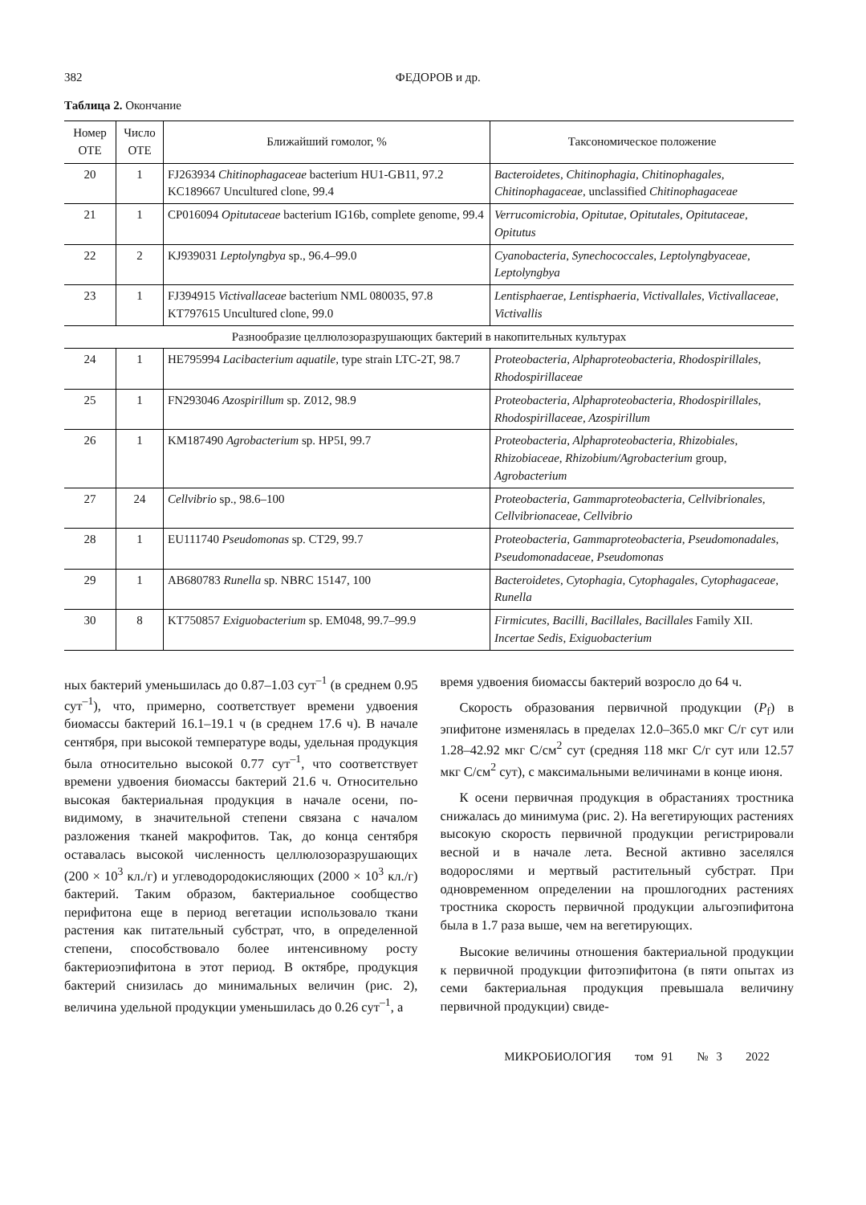382 ФЕДОРОВ и др.
Таблица 2. Окончание
| Номер ОТЕ | Число ОТЕ | Ближайший гомолог, % | Таксономическое положение |
| --- | --- | --- | --- |
| 20 | 1 | FJ263934 Chitinophagaceae bacterium HU1-GB11, 97.2 KC189667 Uncultured clone, 99.4 | Bacteroidetes, Chitinophagia, Chitinophagales, Chitinophagaceae , unclassified Chitinophagaceae |
| 21 | 1 | CP016094 Opitutaceae bacterium IG16b, complete genome, 99.4 | Verrucomicrobia, Opitutae, Opitutales, Opitutaceae, Opitutus |
| 22 | 2 | KJ939031 Leptolyngbya sp., 96.4–99.0 | Cyanobacteria, Synechococcales, Leptolyngbyaceae, Leptolyngbya |
| 23 | 1 | FJ394915 Victivallaceae bacterium NML 080035, 97.8 KT797615 Uncultured clone, 99.0 | Lentisphaerae, Lentisphaeria, Victivallales, Victivallaceae, Victivallis |
| Разнообразие целлюлозоразрушающих бактерий в накопительных культурах | | | |
| 24 | 1 | HE795994 Lacibacterium aquatile , type strain LTC-2T, 98.7 | Proteobacteria, Alphaproteobacteria, Rhodospirillales, Rhodospirillaceae |
| 25 | 1 | FN293046 Azospirillum sp. Z012, 98.9 | Proteobacteria, Alphaproteobacteria, Rhodospirillales, Rhodospirillaceae, Azospirillum |
| 26 | 1 | KM187490 Agrobacterium sp. HP5I, 99.7 | Proteobacteria, Alphaproteobacteria, Rhizobiales, Rhizobiaceae, Rhizobium/Agrobacterium group, Agrobacterium |
| 27 | 24 | Cellvibrio sp., 98.6–100 | Proteobacteria, Gammaproteobacteria, Cellvibrionales, Cellvibrionaceae, Cellvibrio |
| 28 | 1 | EU111740 Pseudomonas sp. CT29, 99.7 | Proteobacteria, Gammaproteobacteria, Pseudomonadales, Pseudomonadaceae, Pseudomonas |
| 29 | 1 | AB680783 Runella sp. NBRC 15147, 100 | Bacteroidetes, Cytophagia, Cytophagales, Cytophagaceae, Runella |
| 30 | 8 | KT750857 Exiguobacterium sp. EM048, 99.7–99.9 | Firmicutes, Bacilli, Bacillales, Bacillales Family XII. Incertae Sedis, Exiguobacterium |
ных бактерий уменьшилась до 0.87–1.03 сут<sup>–1</sup> (в среднем 0.95 сут<sup>–1</sup>), что, примерно, соответствует времени удвоения биомассы бактерий 16.1–19.1 ч (в среднем 17.6 ч). В начале сентября, при высокой температуре воды, удельная продукция была относительно высокой 0.77 сут<sup>–1</sup>, что соответствует времени удвоения биомассы бактерий 21.6 ч. Относительно высокая бактериальная продукция в начале осени, по-видимому, в значительной степени связана с началом разложения тканей макрофитов. Так, до конца сентября оставалась высокой численность целлюлозоразрушающих (200 × 10<sup>3</sup> кл./г) и углеводородокисляющих (2000 × 10<sup>3</sup> кл./г) бактерий. Таким образом, бактериальное сообщество перифитона еще в период вегетации использовало ткани растения как питательный субстрат, что, в определенной степени, способствовало более интенсивному росту бактериоэпифитона в этот период. В октябре, продукция бактерий снизилась до минимальных величин (рис. 2), величина удельной продукции уменьшилась до 0.26 сут<sup>–1</sup>, а
время удвоения биомассы бактерий возросло до 64 ч.
Скорость образования первичной продукции (P<sub>f</sub>) в эпифитоне изменялась в пределах 12.0–365.0 мкг С/г сут или 1.28–42.92 мкг С/см<sup>2</sup> сут (средняя 118 мкг С/г сут или 12.57 мкг С/см<sup>2</sup> сут), с максимальными величинами в конце июня.
К осени первичная продукция в обрастаниях тростника снижалась до минимума (рис. 2). На вегетирующих растениях высокую скорость первичной продукции регистрировали весной и в начале лета. Весной активно заселялся водорослями и мертвый растительный субстрат. При одновременном определении на прошлогодних растениях тростника скорость первичной продукции альгоэпифитона была в 1.7 раза выше, чем на вегетирующих.
Высокие величины отношения бактериальной продукции к первичной продукции фитоэпифитона (в пяти опытах из семи бактериальная продукция превышала величину первичной продукции) свиде-
МИКРОБИОЛОГИЯ том 91 № 3 2022